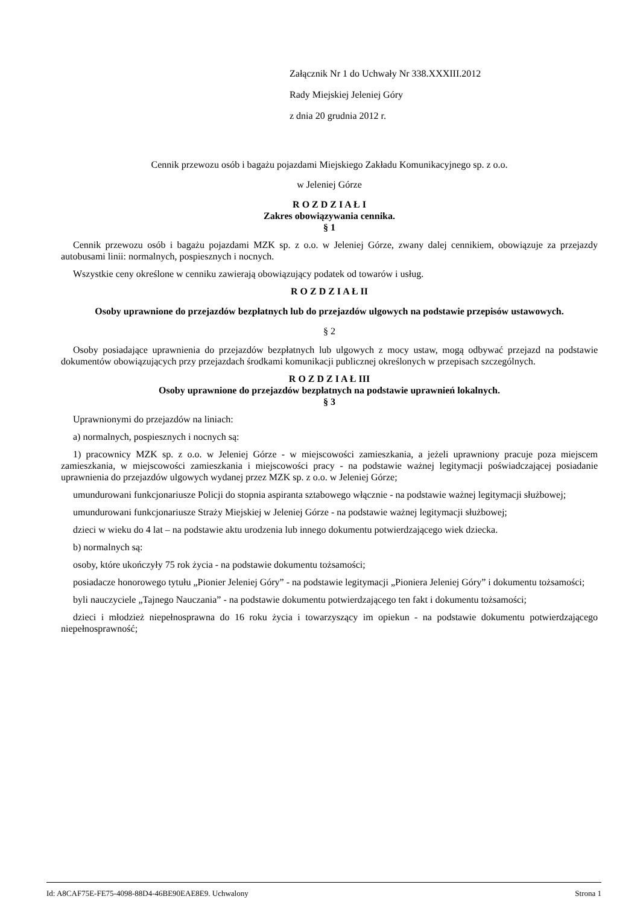Załącznik Nr 1 do Uchwały Nr 338.XXXIII.2012
Rady Miejskiej Jeleniej Góry
z dnia 20 grudnia 2012 r.
Cennik przewozu osób i bagażu pojazdami Miejskiego Zakładu Komunikacyjnego sp. z o.o.
w Jeleniej Górze
R O Z D Z I A Ł I
Zakres obowiązywania cennika.
§ 1
Cennik przewozu osób i bagażu pojazdami MZK sp. z o.o. w Jeleniej Górze, zwany dalej cennikiem, obowiązuje za przejazdy autobusami linii: normalnych, pospiesznych i nocnych.
Wszystkie ceny określone w cenniku zawierają obowiązujący podatek od towarów i usług.
R O Z D Z I A Ł II
Osoby uprawnione do przejazdów bezpłatnych lub do przejazdów ulgowych na podstawie przepisów ustawowych.
§ 2
Osoby posiadające uprawnienia do przejazdów bezpłatnych lub ulgowych z mocy ustaw, mogą odbywać przejazd na podstawie dokumentów obowiązujących przy przejazdach środkami komunikacji publicznej określonych w przepisach szczególnych.
R O Z D Z I A Ł III
Osoby uprawnione do przejazdów bezpłatnych na podstawie uprawnień lokalnych.
§ 3
Uprawnionymi do przejazdów na liniach:
a) normalnych, pospiesznych i nocnych są:
1) pracownicy MZK sp. z o.o. w Jeleniej Górze - w miejscowości zamieszkania, a jeżeli uprawniony pracuje poza miejscem zamieszkania, w miejscowości zamieszkania i miejscowości pracy - na podstawie ważnej legitymacji poświadczającej posiadanie uprawnienia do przejazdów ulgowych wydanej przez MZK sp. z o.o. w Jeleniej Górze;
umundurowani funkcjonariusze Policji do stopnia aspiranta sztabowego włącznie - na podstawie ważnej legitymacji służbowej;
umundurowani funkcjonariusze Straży Miejskiej w Jeleniej Górze - na podstawie ważnej legitymacji służbowej;
dzieci w wieku do 4 lat – na podstawie aktu urodzenia lub innego dokumentu potwierdzającego wiek dziecka.
b) normalnych są:
osoby, które ukończyły 75 rok życia - na podstawie dokumentu tożsamości;
posiadacze honorowego tytułu „Pionier Jeleniej Góry” - na podstawie legitymacji „Pioniera Jeleniej Góry” i dokumentu tożsamości;
byli nauczyciele „Tajnego Nauczania” - na podstawie dokumentu potwierdzającego ten fakt i dokumentu tożsamości;
dzieci i młodzież niepełnosprawna do 16 roku życia i towarzyszący im opiekun - na podstawie dokumentu potwierdzającego niepełnosprawność;
Id: A8CAF75E-FE75-4098-88D4-46BE90EAE8E9. Uchwalony Strona 1